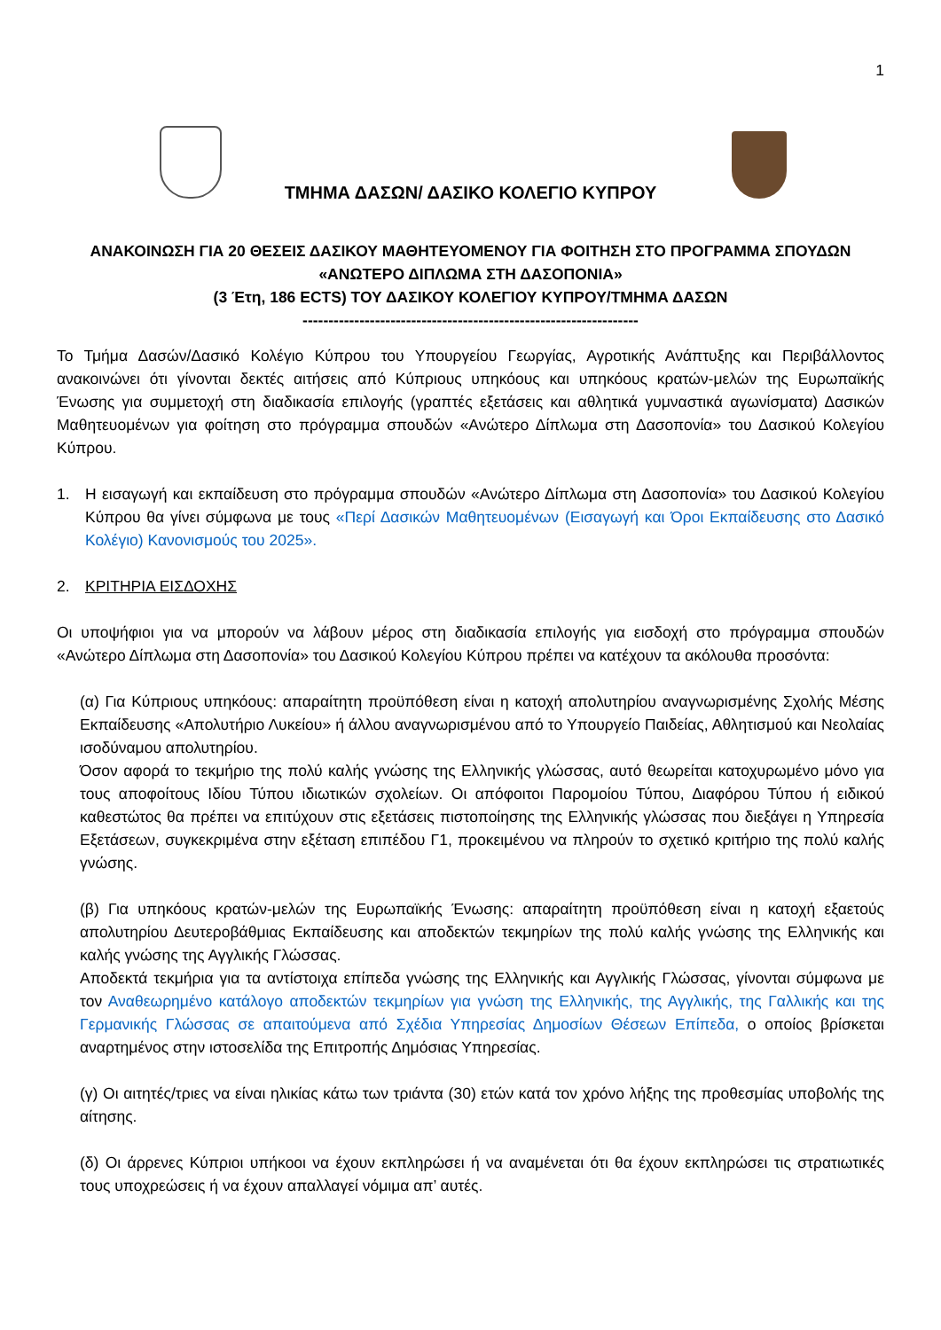1
ΤΜΗΜΑ ΔΑΣΩΝ/ ΔΑΣΙΚΟ ΚΟΛΕΓΙΟ ΚΥΠΡΟΥ
ΑΝΑΚΟΙΝΩΣΗ ΓΙΑ 20 ΘΕΣΕΙΣ ΔΑΣΙΚΟΥ ΜΑΘΗΤΕΥΟΜΕΝΟΥ ΓΙΑ ΦΟΙΤΗΣΗ ΣΤΟ ΠΡΟΓΡΑΜΜΑ ΣΠΟΥΔΩΝ
«ΑΝΩΤΕΡΟ ΔΙΠΛΩΜΑ ΣΤΗ ΔΑΣΟΠΟΝΙΑ»
(3 Έτη, 186 ECTS) ΤΟΥ ΔΑΣΙΚΟΥ ΚΟΛΕΓΙΟΥ ΚΥΠΡΟΥ/ΤΜΗΜΑ ΔΑΣΩΝ
-----------------------------------------------------------------
Το Τμήμα Δασών/Δασικό Κολέγιο Κύπρου του Υπουργείου Γεωργίας, Αγροτικής Ανάπτυξης και Περιβάλλοντος ανακοινώνει ότι γίνονται δεκτές αιτήσεις από Κύπριους υπηκόους και υπηκόους κρατών-μελών της Ευρωπαϊκής Ένωσης για συμμετοχή στη διαδικασία επιλογής (γραπτές εξετάσεις και αθλητικά γυμναστικά αγωνίσματα) Δασικών Μαθητευομένων για φοίτηση στο πρόγραμμα σπουδών «Ανώτερο Δίπλωμα στη Δασοπονία» του Δασικού Κολεγίου Κύπρου.
1. Η εισαγωγή και εκπαίδευση στο πρόγραμμα σπουδών «Ανώτερο Δίπλωμα στη Δασοπονία» του Δασικού Κολεγίου Κύπρου θα γίνει σύμφωνα με τους «Περί Δασικών Μαθητευομένων (Εισαγωγή και Όροι Εκπαίδευσης στο Δασικό Κολέγιο) Κανονισμούς του 2025».
2. ΚΡΙΤΗΡΙΑ ΕΙΣΔΟΧΗΣ
Οι υποψήφιοι για να μπορούν να λάβουν μέρος στη διαδικασία επιλογής για εισδοχή στο πρόγραμμα σπουδών «Ανώτερο Δίπλωμα στη Δασοπονία» του Δασικού Κολεγίου Κύπρου πρέπει να κατέχουν τα ακόλουθα προσόντα:
(α) Για Κύπριους υπηκόους: απαραίτητη προϋπόθεση είναι η κατοχή απολυτηρίου αναγνωρισμένης Σχολής Μέσης Εκπαίδευσης «Απολυτήριο Λυκείου» ή άλλου αναγνωρισμένου από το Υπουργείο Παιδείας, Αθλητισμού και Νεολαίας ισοδύναμου απολυτηρίου.
Όσον αφορά το τεκμήριο της πολύ καλής γνώσης της Ελληνικής γλώσσας, αυτό θεωρείται κατοχυρωμένο μόνο για τους αποφοίτους Ιδίου Τύπου ιδιωτικών σχολείων. Οι απόφοιτοι Παρομοίου Τύπου, Διαφόρου Τύπου ή ειδικού καθεστώτος θα πρέπει να επιτύχουν στις εξετάσεις πιστοποίησης της Ελληνικής γλώσσας που διεξάγει η Υπηρεσία Εξετάσεων, συγκεκριμένα στην εξέταση επιπέδου Γ1, προκειμένου να πληρούν το σχετικό κριτήριο της πολύ καλής γνώσης.
(β) Για υπηκόους κρατών-μελών της Ευρωπαϊκής Ένωσης: απαραίτητη προϋπόθεση είναι η κατοχή εξαετούς απολυτηρίου Δευτεροβάθμιας Εκπαίδευσης και αποδεκτών τεκμηρίων της πολύ καλής γνώσης της Ελληνικής και καλής γνώσης της Αγγλικής Γλώσσας.
Αποδεκτά τεκμήρια για τα αντίστοιχα επίπεδα γνώσης της Ελληνικής και Αγγλικής Γλώσσας, γίνονται σύμφωνα με τον Αναθεωρημένο κατάλογο αποδεκτών τεκμηρίων για γνώση της Ελληνικής, της Αγγλικής, της Γαλλικής και της Γερμανικής Γλώσσας σε απαιτούμενα από Σχέδια Υπηρεσίας Δημοσίων Θέσεων Επίπεδα, ο οποίος βρίσκεται αναρτημένος στην ιστοσελίδα της Επιτροπής Δημόσιας Υπηρεσίας.
(γ) Οι αιτητές/τριες να είναι ηλικίας κάτω των τριάντα (30) ετών κατά τον χρόνο λήξης της προθεσμίας υποβολής της αίτησης.
(δ) Οι άρρενες Κύπριοι υπήκοοι να έχουν εκπληρώσει ή να αναμένεται ότι θα έχουν εκπληρώσει τις στρατιωτικές τους υποχρεώσεις ή να έχουν απαλλαγεί νόμιμα απ’ αυτές.